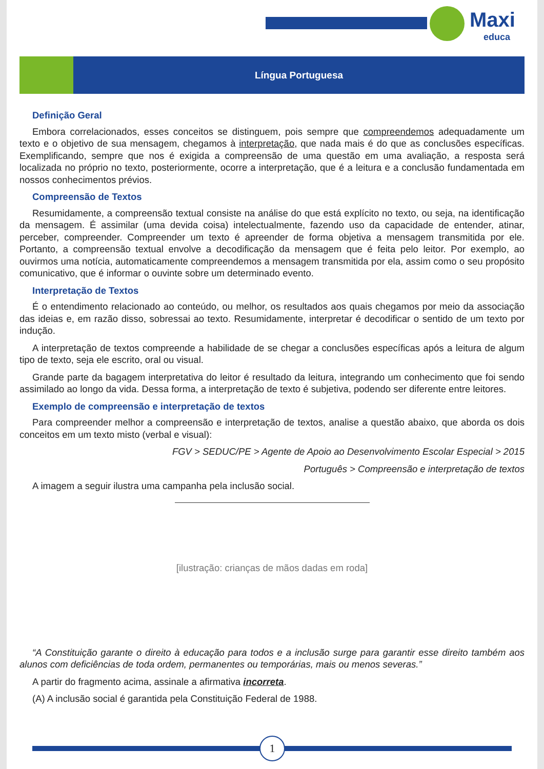Maxi
educa
Língua Portuguesa
Definição Geral
Embora correlacionados, esses conceitos se distinguem, pois sempre que compreendemos adequadamente um texto e o objetivo de sua mensagem, chegamos à interpretação, que nada mais é do que as conclusões específicas. Exemplificando, sempre que nos é exigida a compreensão de uma questão em uma avaliação, a resposta será localizada no próprio no texto, posteriormente, ocorre a interpretação, que é a leitura e a conclusão fundamentada em nossos conhecimentos prévios.
Compreensão de Textos
Resumidamente, a compreensão textual consiste na análise do que está explícito no texto, ou seja, na identificação da mensagem. É assimilar (uma devida coisa) intelectualmente, fazendo uso da capacidade de entender, atinar, perceber, compreender. Compreender um texto é apreender de forma objetiva a mensagem transmitida por ele. Portanto, a compreensão textual envolve a decodificação da mensagem que é feita pelo leitor. Por exemplo, ao ouvirmos uma notícia, automaticamente compreendemos a mensagem transmitida por ela, assim como o seu propósito comunicativo, que é informar o ouvinte sobre um determinado evento.
Interpretação de Textos
É o entendimento relacionado ao conteúdo, ou melhor, os resultados aos quais chegamos por meio da associação das ideias e, em razão disso, sobressai ao texto. Resumidamente, interpretar é decodificar o sentido de um texto por indução.
A interpretação de textos compreende a habilidade de se chegar a conclusões específicas após a leitura de algum tipo de texto, seja ele escrito, oral ou visual.
Grande parte da bagagem interpretativa do leitor é resultado da leitura, integrando um conhecimento que foi sendo assimilado ao longo da vida. Dessa forma, a interpretação de texto é subjetiva, podendo ser diferente entre leitores.
Exemplo de compreensão e interpretação de textos
Para compreender melhor a compreensão e interpretação de textos, analise a questão abaixo, que aborda os dois conceitos em um texto misto (verbal e visual):
FGV > SEDUC/PE > Agente de Apoio ao Desenvolvimento Escolar Especial > 2015
Português > Compreensão e interpretação de textos
A imagem a seguir ilustra uma campanha pela inclusão social.
[ilustração: crianças de mãos dadas em roda]
“A Constituição garante o direito à educação para todos e a inclusão surge para garantir esse direito também aos alunos com deficiências de toda ordem, permanentes ou temporárias, mais ou menos severas.”
A partir do fragmento acima, assinale a afirmativa incorreta.
(A) A inclusão social é garantida pela Constituição Federal de 1988.
1